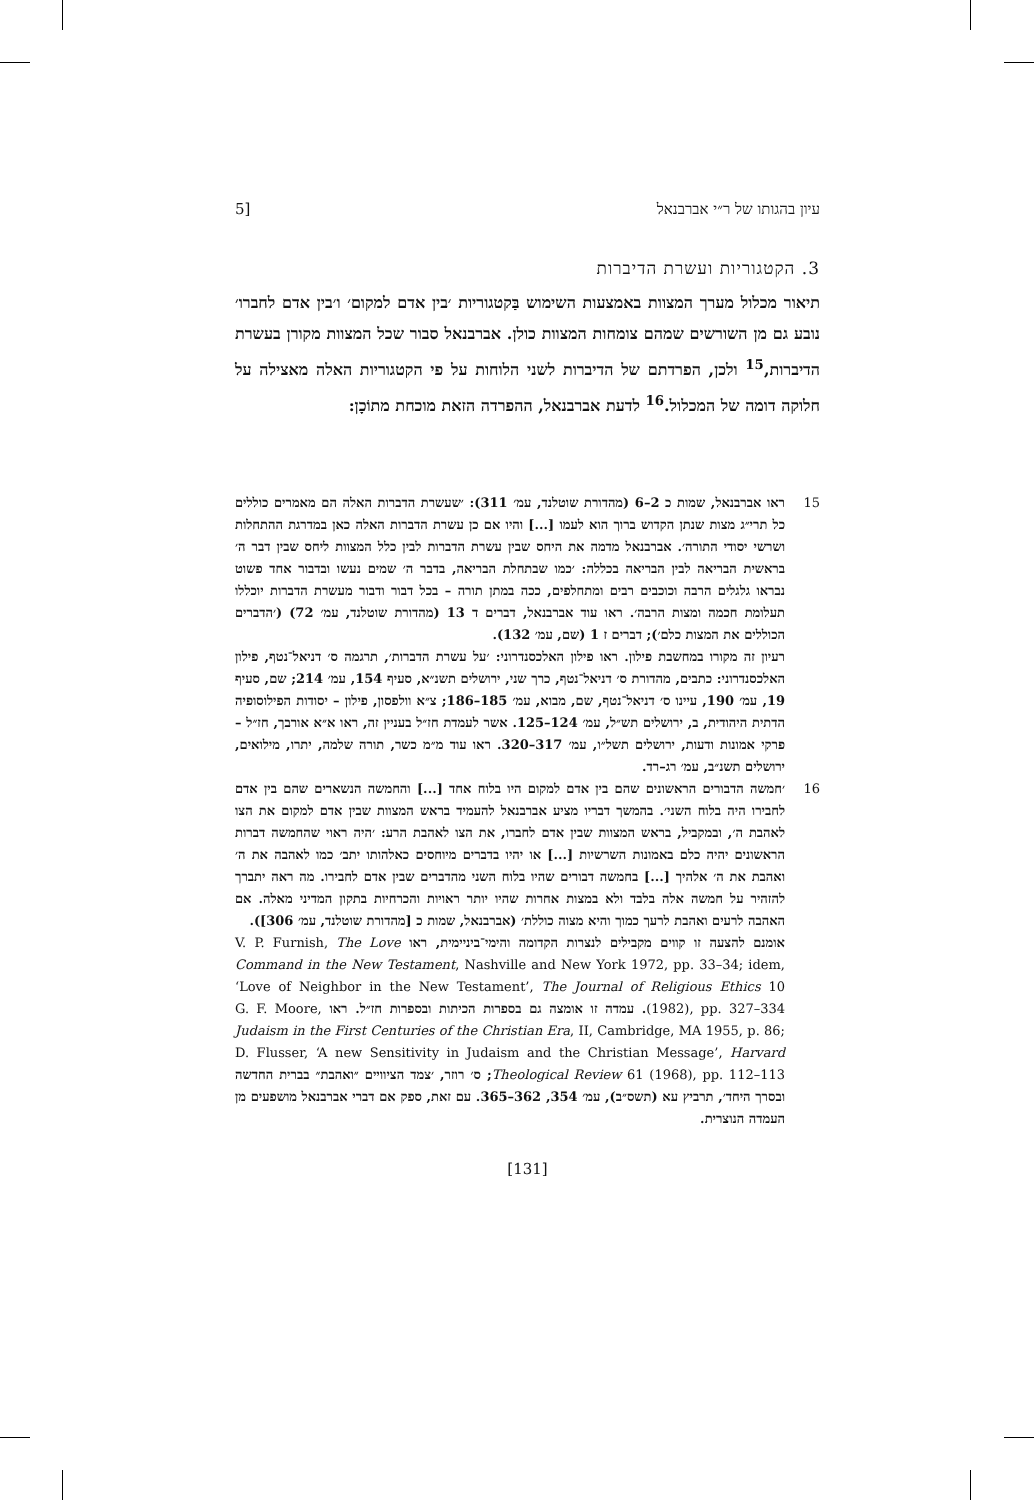עיון בהגותו של ר״י אברבנאל [5
3. הקטגוריות ועשרת הדיברות
תיאור מכלול מערך המצוות באמצעות השימוש בַּקטגוריות ׳בין אדם למקום׳ ו׳בין אדם לחברו׳ נובע גם מן השורשים שמהם צומחות המצוות כולן. אברבנאל סבור שכל המצוות מקורן בעשרת הדיברות,<sup>15</sup> ולכן, הפרדתם של הדיברות לשני הלוחות על פי הקטגוריות האלה מאצילה על חלוקה דומה של המכלול.<sup>16</sup> לדעת אברבנאל, ההפרדה הזאת מוכחת מתוֹכָן:
15 ראו אברבנאל, שמות כ 2–6 (מהדורת שוטלנד, עמ׳ 311): ׳שעשרת הדברות האלה הם מאמרים כוללים כל תרי״ג מצות שנתן הקדוש ברוך הוא לעמו [...] והיו אם כן עשרת הדברות האלה כאן במדרגת ההתחלות ושרשי יסודי התורה׳. אברבנאל מדמה את היחס שבין עשרת הדברות לבין כלל המצוות ליחס שבין דבר ה׳ בראשית הבריאה לבין הבריאה בכללה: ׳כמו שבתחלת הבריאה, בדבר ה׳ שמים נעשו ובדבור אחד פשוט נבראו גלגלים הרבה וכוכבים רבים ומתחלפים, ככה במתן תורה – בכל דבור ודבור מעשרת הדברות יוכללו תעלומת חכמה ומצות הרבה׳. ראו עוד אברבנאל, דברים ד 13 (מהדורת שוטלנד, עמ׳ 72) (׳הדברים הכוללים את המצות כלם׳); דברים ז 1 (שם, עמ׳ 132).
רעיון זה מקורו במחשבת פילון. ראו פילון האלכסנדרוני: ׳על עשרת הדברות׳, תרגמה ס׳ דניאל־נטף, פילון האלכסנדרוני: כתבים, מהדורת ס׳ דניאל־נטף, כרך שני, ירושלים תשנ״א, סעיף 154, עמ׳ 214; שם, סעיף 19, עמ׳ 190, עיינו ס׳ דניאל־נטף, שם, מבוא, עמ׳ 185–186; צ״א וולפסון, פילון – יסודות הפילוסופיה הדתית היהודית, ב, ירושלים תש״ל, עמ׳ 124–125. אשר לעמדת חז״ל בעניין זה, ראו א״א אורבך, חז״ל – פרקי אמונות ודעות, ירושלים תשל״ו, עמ׳ 317–320. ראו עוד מ״מ כשר, תורה שלמה, יתרו, מילואים, ירושלים תשנ״ב, עמ׳ רג–רד.
16 ׳חמשה הדבורים הראשונים שהם בין אדם למקום היו בלוח אחד [...] והחמשה הנשארים שהם בין אדם לחבירו היה בלוח השני׳. בהמשך דבריו מציע אברבנאל להעמיד בראש המצוות שבין אדם למקום את הצו לאהבת ה׳, ובמקביל, בראש המצוות שבין אדם לחברו, את הצו לאהבת הרע: ׳היה ראוי שהחמשה דברות הראשונים יהיה כלם באמונות השרשיות [...] או יהיו בדברים מיוחסים כאלהותו יתב׳ כמו לאהבה את ה׳ ואהבת את ה׳ אלהיך [...] בחמשה דבורים שהיו בלוח השני מהדברים שבין אדם לחבירו. מה ראה יתברך להזהיר על חמשה אלה בלבד ולא במצות אחרות שהיו יותר ראויות והכרחיות בתקון המדיני מאלה. אם האהבה לרעים ואהבת לרעך כמוך והיא מצוה כוללת׳ (אברבנאל, שמות כ [מהדורת שוטלנד, עמ׳ 306]).
אומנם להצעה זו קווים מקבילים לנצרות הקדומה והימי־ביניימית, ראו V. P. Furnish, The Love Command in the New Testament, Nashville and New York 1972, pp. 33–34; idem, ‘Love of Neighbor in the New Testament’, The Journal of Religious Ethics 10 (1982), pp. 327–334. עמדה זו אומצה גם בספרות הכיתות ובספרות חז״ל. ראו G. F. Moore, Judaism in the First Centuries of the Christian Era, II, Cambridge, MA 1955, p. 86; D. Flusser, ‘A new Sensitivity in Judaism and the Christian Message’, Harvard Theological Review 61 (1968), pp. 112–113; ס׳ רוזר, ׳צמד הציוויים ״ואהבת״ בברית החדשה ובסרך היחד׳, תרביץ עא (תשס״ב), עמ׳ 354, 362–365. עם זאת, ספק אם דברי אברבנאל מושפעים מן העמדה הנוצרית.
[131]